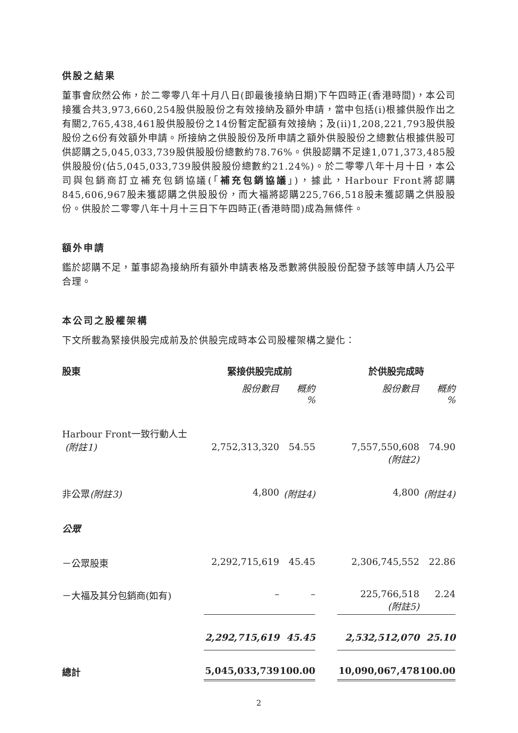供股之結果
董事會欣然公佈，於二零零八年十月八日(即最後接納日期)下午四時正(香港時間)，本公司接獲合共3,973,660,254股供股股份之有效接納及額外申請，當中包括(i)根據供股作出之有關2,765,438,461股供股股份之14份暫定配額有效接納；及(ii)1,208,221,793股供股股份之6份有效額外申請。所接納之供股股份及所申請之額外供股股份之總數佔根據供股可供認購之5,045,033,739股供股股份總數約78.76%。供股認購不足達1,071,373,485股供股股份(佔5,045,033,739股供股股份總數約21.24%)。於二零零八年十月十日，本公司與包銷商訂立補充包銷協議(「補充包銷協議」)，據此，Harbour Front將認購845,606,967股未獲認購之供股股份，而大福將認購225,766,518股未獲認購之供股股份。供股於二零零八年十月十三日下午四時正(香港時間)成為無條件。
額外申請
鑑於認購不足，董事認為接納所有額外申請表格及悉數將供股股份配發予該等申請人乃公平合理。
本公司之股權架構
下文所載為緊接供股完成前及於供股完成時本公司股權架構之變化：
| 股東 | 緊接供股完成前 | | | 於供股完成時 | |
| --- | --- | --- | --- | --- | --- |
| | 股份數目 | 概約 % | | 股份數目 | 概約 % |
| Harbour Front一致行動人士 (附註1) | 2,752,313,320 | 54.55 | | 7,557,550,608 (附註2) | 74.90 |
| 非公眾 (附註3) | 4,800 | (附註4) | | 4,800 | (附註4) |
| 公眾 | | | | | |
| －公眾股東 | 2,292,715,619 | 45.45 | | 2,306,745,552 | 22.86 |
| －大福及其分包銷商(如有) | – | – | | 225,766,518 (附註5) | 2.24 |
| | 2,292,715,619 | 45.45 | | 2,532,512,070 | 25.10 |
| 總計 | 5,045,033,739 | 100.00 | | 10,090,067,478 | 100.00 |
2